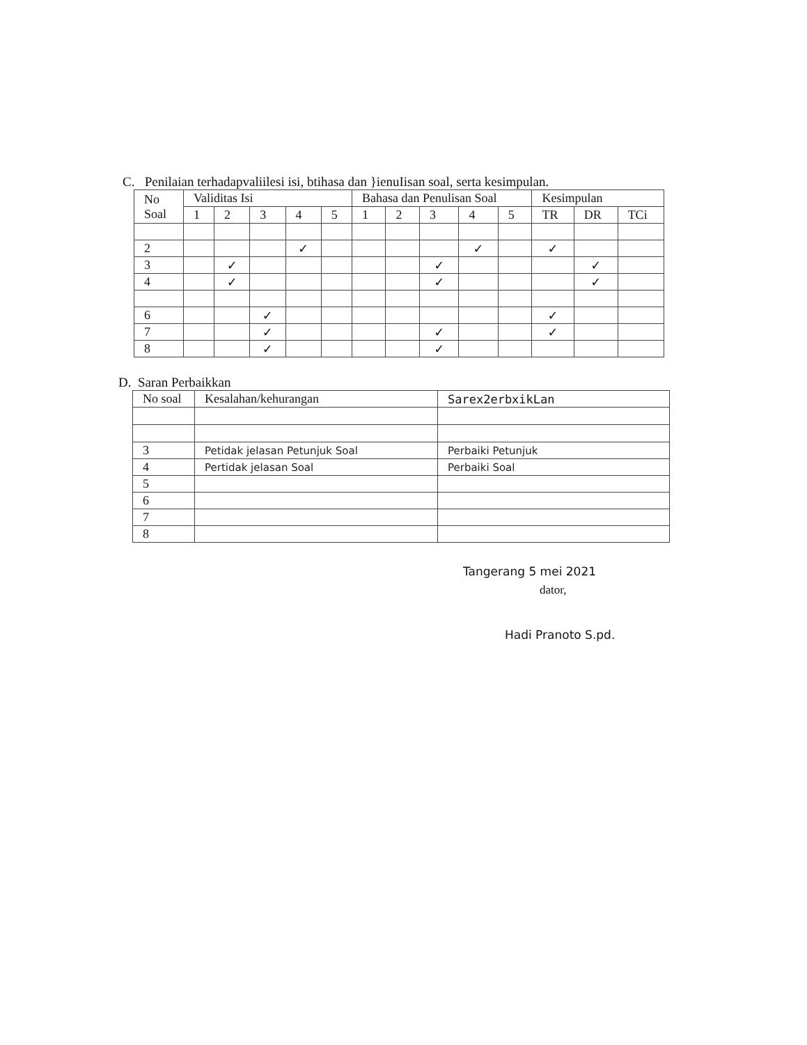C. Penilaian terhadapvaliilesi isi, btihasa dan }ienuIisan soal, serta kesimpulan.
| No Soal | Validitas Isi | | | | | Bahasa dan Penulisan Soal | | | | | Kesimpulan | | |
| --- | --- | --- | --- | --- | --- | --- | --- | --- | --- | --- | --- | --- | --- |
| | 1 | 2 | 3 | 4 | 5 | 1 | 2 | 3 | 4 | 5 | TR | DR | TCi |
| 2 | | | | ✓ | | | | | ✓ | | ✓ | | |
| 3 | | ✓ | | | | | | ✓ | | | | ✓ | |
| 4 | | ✓ | | | | | | ✓ | | | | ✓ | |
| 6 | | | ✓ | | | | | | | | ✓ | | |
| 7 | | | ✓ | | | | | ✓ | | | ✓ | | |
| 8 | | | ✓ | | | | | ✓ | | | | | |
D. Saran Perbaikkan
| No soal | Kesalahan/kehurangan | Sarex2erbxikLan |
| --- | --- | --- |
| 3 | Petidak jelasan Petunjuk Soal | Perbaiki Petunjuk |
| 4 | Pertidak jelasan Soal | Perbaiki Soal |
| 5 | | |
| 6 | | |
| 7 | | |
| 8 | | |
Tangerang 5 mei 2021
dator,
Hadi Pranoto S.pd.